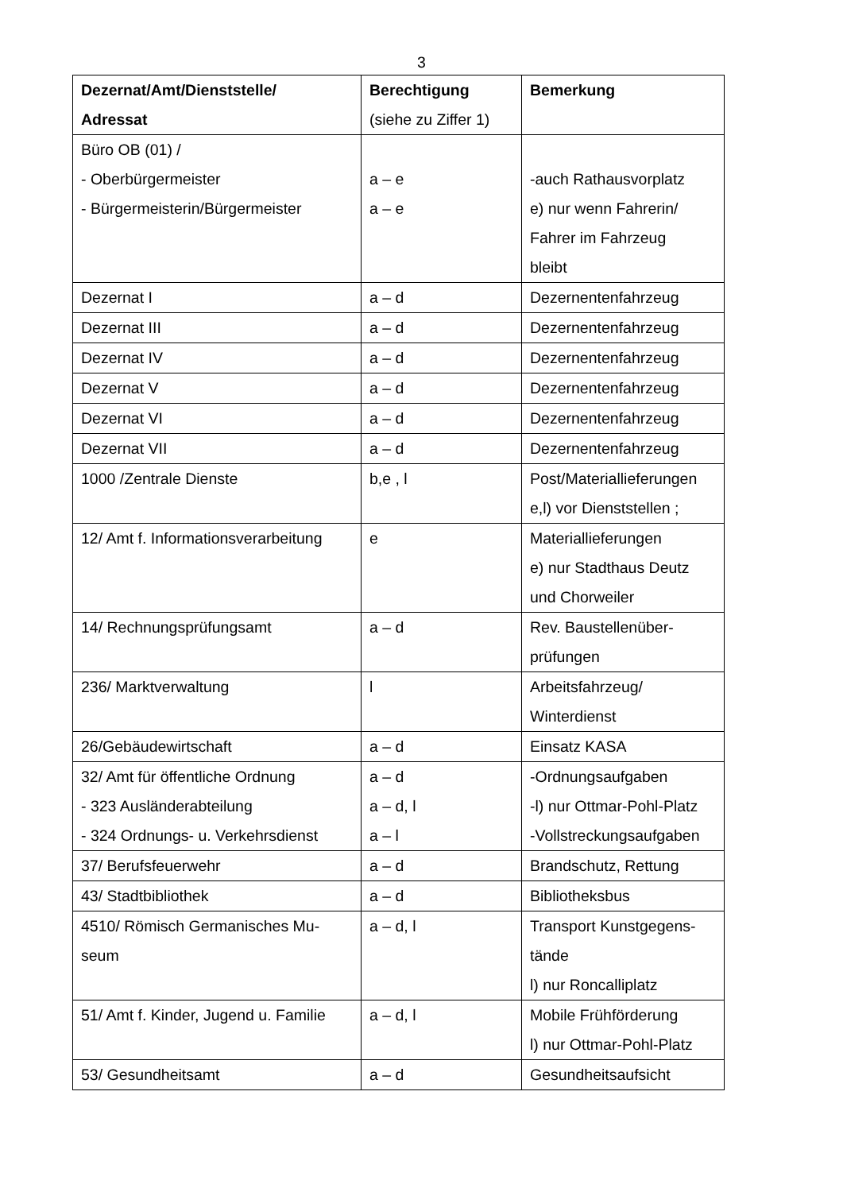3
| Dezernat/Amt/Dienststelle/ Adressat | Berechtigung (siehe zu Ziffer 1) | Bemerkung |
| --- | --- | --- |
| Büro OB (01) / - Oberbürgermeister - Bürgermeisterin/Bürgermeister | a – e a – e | -auch Rathausvorplatz e) nur wenn Fahrerin/ Fahrer im Fahrzeug bleibt |
| Dezernat I | a – d | Dezernentenfahrzeug |
| Dezernat III | a – d | Dezernentenfahrzeug |
| Dezernat IV | a – d | Dezernentenfahrzeug |
| Dezernat V | a – d | Dezernentenfahrzeug |
| Dezernat VI | a – d | Dezernentenfahrzeug |
| Dezernat VII | a – d | Dezernentenfahrzeug |
| 1000 /Zentrale Dienste | b,e , l | Post/Materiallieferungen e,l) vor Dienststellen ; |
| 12/ Amt f. Informationsverarbeitung | e | Materiallieferungen e) nur Stadthaus Deutz und Chorweiler |
| 14/ Rechnungsprüfungsamt | a – d | Rev. Baustellenüber- prüfungen |
| 236/ Marktverwaltung | l | Arbeitsfahrzeug/ Winterdienst |
| 26/Gebäudewirtschaft | a – d | Einsatz KASA |
| 32/ Amt für öffentliche Ordnung - 323 Ausländerabteilung - 324 Ordnungs- u. Verkehrsdienst | a – d a – d, l a – l | -Ordnungsaufgaben -l) nur Ottmar-Pohl-Platz -Vollstreckungsaufgaben |
| 37/ Berufsfeuerwehr | a – d | Brandschutz, Rettung |
| 43/ Stadtbibliothek | a – d | Bibliotheksbus |
| 4510/ Römisch Germanisches Mu- seum | a – d, l | Transport Kunstgegens- tände l) nur Roncalliplatz |
| 51/ Amt f. Kinder, Jugend u. Familie | a – d, l | Mobile Frühförderung l) nur Ottmar-Pohl-Platz |
| 53/ Gesundheitsamt | a – d | Gesundheitsaufsicht |